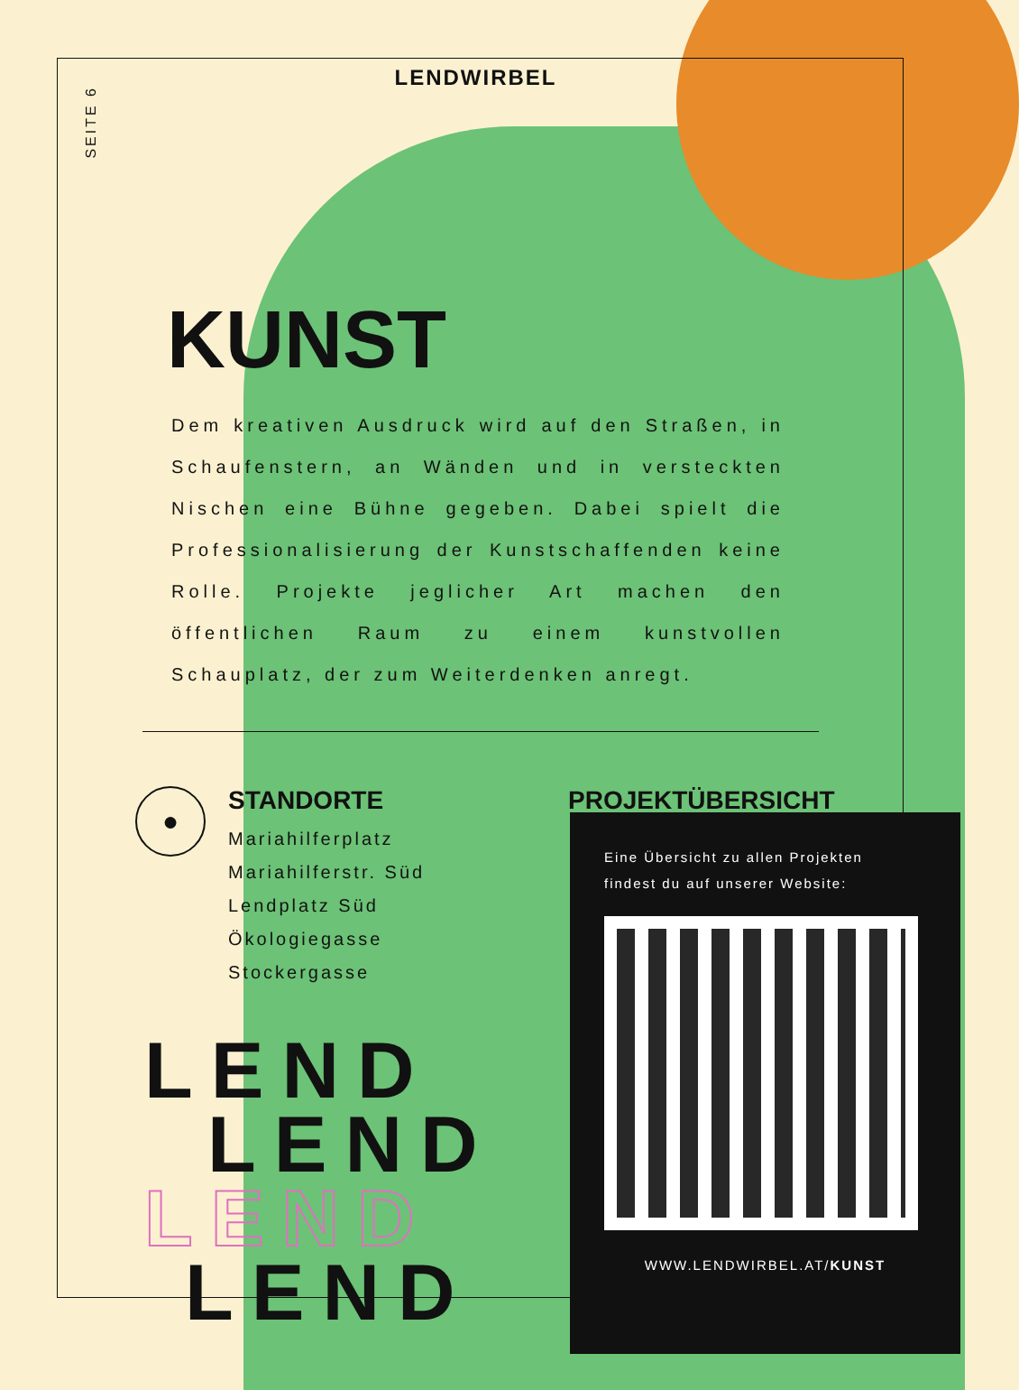SEITE 6
LENDWIRBEL
KUNST
Dem kreativen Ausdruck wird auf den Straßen, in Schaufenstern, an Wänden und in versteckten Nischen eine Bühne gegeben. Dabei spielt die Professionalisierung der Kunstschaffenden keine Rolle. Projekte jeglicher Art machen den öffentlichen Raum zu einem kunstvollen Schauplatz, der zum Weiterdenken anregt.
●
STANDORTE
Mariahilferplatz
Mariahilferstr. Süd
Lendplatz Süd
Ökologiegasse
Stockergasse
PROJEKTÜBERSICHT
Eine Übersicht zu allen Projekten
findest du auf unserer Website:
WWW.LENDWIRBEL.AT/KUNST
LEND
LEND
LEND
LEND